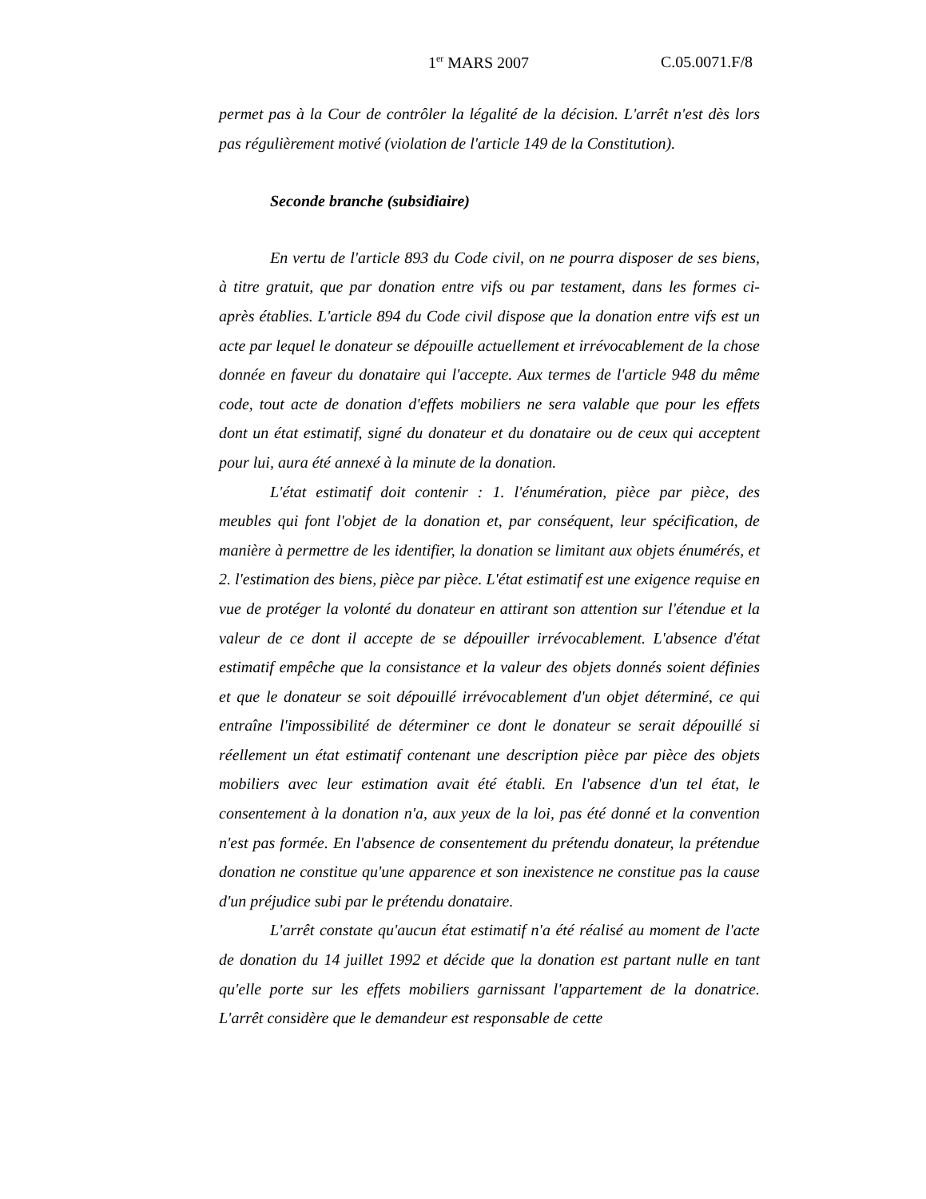1<sup>er</sup> MARS 2007 C.05.0071.F/8
permet pas à la Cour de contrôler la légalité de la décision. L'arrêt n'est dès lors pas régulièrement motivé (violation de l'article 149 de la Constitution).
Seconde branche (subsidiaire)
En vertu de l'article 893 du Code civil, on ne pourra disposer de ses biens, à titre gratuit, que par donation entre vifs ou par testament, dans les formes ci-après établies. L'article 894 du Code civil dispose que la donation entre vifs est un acte par lequel le donateur se dépouille actuellement et irrévocablement de la chose donnée en faveur du donataire qui l'accepte. Aux termes de l'article 948 du même code, tout acte de donation d'effets mobiliers ne sera valable que pour les effets dont un état estimatif, signé du donateur et du donataire ou de ceux qui acceptent pour lui, aura été annexé à la minute de la donation.
L'état estimatif doit contenir : 1. l'énumération, pièce par pièce, des meubles qui font l'objet de la donation et, par conséquent, leur spécification, de manière à permettre de les identifier, la donation se limitant aux objets énumérés, et 2. l'estimation des biens, pièce par pièce. L'état estimatif est une exigence requise en vue de protéger la volonté du donateur en attirant son attention sur l'étendue et la valeur de ce dont il accepte de se dépouiller irrévocablement. L'absence d'état estimatif empêche que la consistance et la valeur des objets donnés soient définies et que le donateur se soit dépouillé irrévocablement d'un objet déterminé, ce qui entraîne l'impossibilité de déterminer ce dont le donateur se serait dépouillé si réellement un état estimatif contenant une description pièce par pièce des objets mobiliers avec leur estimation avait été établi. En l'absence d'un tel état, le consentement à la donation n'a, aux yeux de la loi, pas été donné et la convention n'est pas formée. En l'absence de consentement du prétendu donateur, la prétendue donation ne constitue qu'une apparence et son inexistence ne constitue pas la cause d'un préjudice subi par le prétendu donataire.
L'arrêt constate qu'aucun état estimatif n'a été réalisé au moment de l'acte de donation du 14 juillet 1992 et décide que la donation est partant nulle en tant qu'elle porte sur les effets mobiliers garnissant l'appartement de la donatrice. L'arrêt considère que le demandeur est responsable de cette